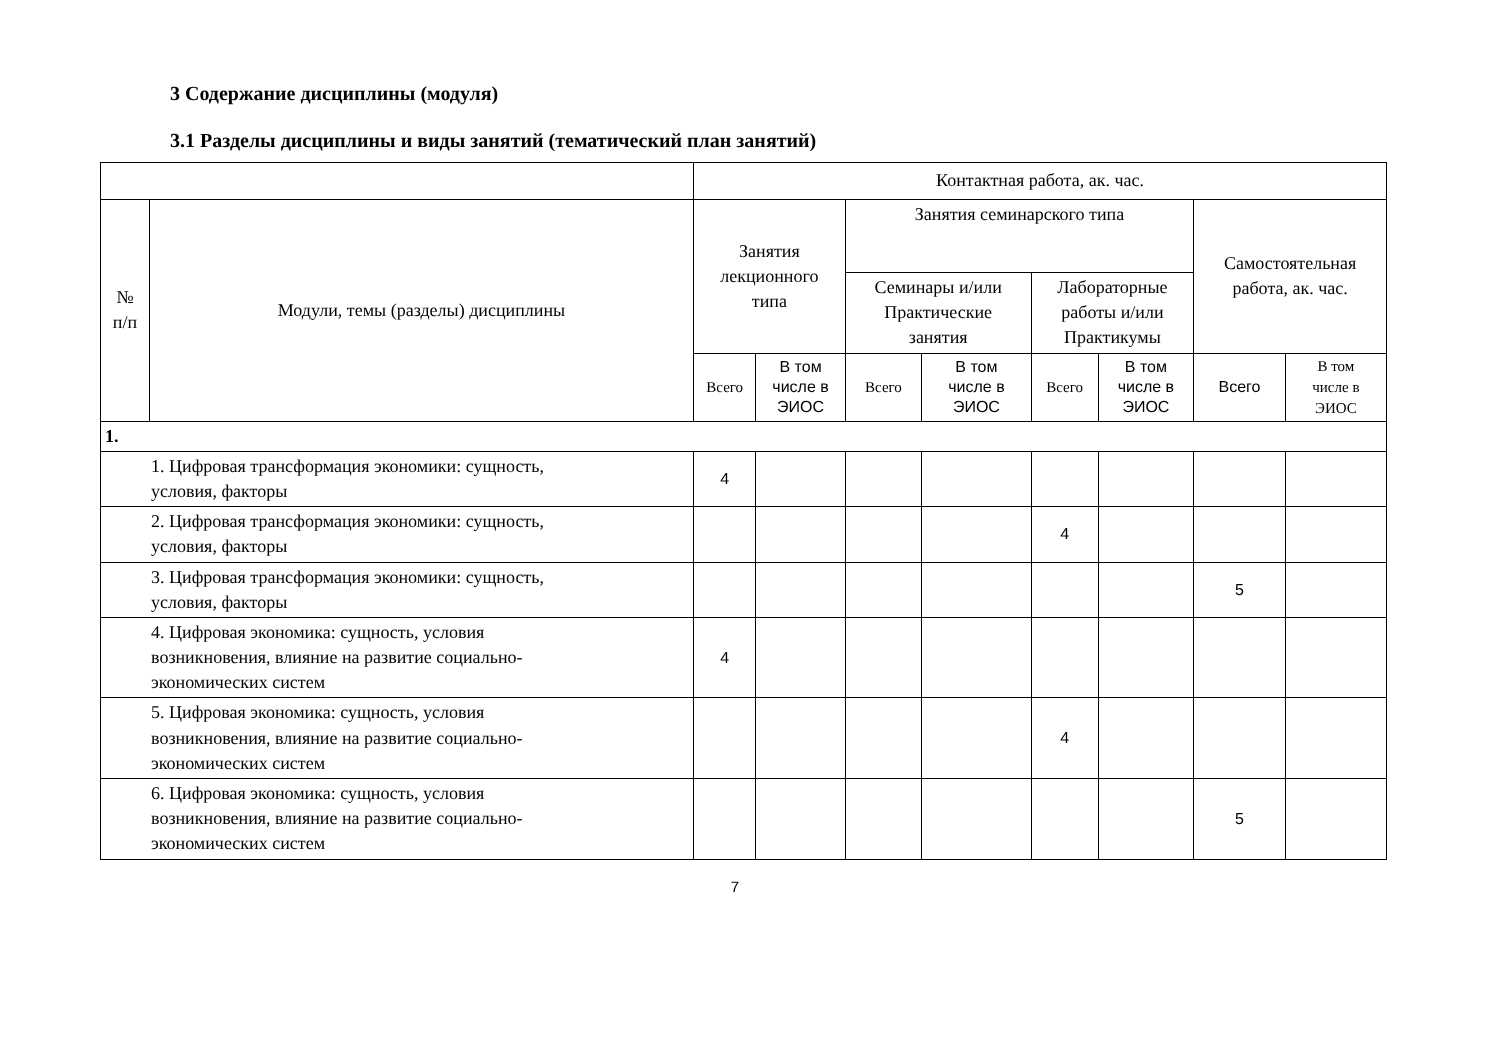3 Содержание дисциплины (модуля)
3.1 Разделы дисциплины и виды занятий (тематический план занятий)
| | | Контактная работа, ак. час. | | | | | | | |
| --- | --- | --- | --- | --- | --- | --- | --- | --- | --- |
| № п/п | Модули, темы (разделы) дисциплины | Занятия лекционного типа | | Занятия семинарского типа | | | | Самостоятельная работа, ак. час. | |
| | | | | Семинары и/или Практические занятия | | Лабораторные работы и/или Практикумы | | | |
| | | Всего | В том числе в ЭИОС | Всего | В том числе в ЭИОС | Всего | В том числе в ЭИОС | Всего | В том числе в ЭИОС |
| 1. | | | | | | | | | |
| 1. Цифровая трансформация экономики: сущность, условия, факторы | | 4 | | | | | | | |
| 2. Цифровая трансформация экономики: сущность, условия, факторы | | | | | | 4 | | | |
| 3. Цифровая трансформация экономики: сущность, условия, факторы | | | | | | | | 5 | |
| 4. Цифровая экономика: сущность, условия возникновения, влияние на развитие социально- экономических систем | | 4 | | | | | | | |
| 5. Цифровая экономика: сущность, условия возникновения, влияние на развитие социально- экономических систем | | | | | | 4 | | | |
| 6. Цифровая экономика: сущность, условия возникновения, влияние на развитие социально- экономических систем | | | | | | | | 5 | |
7